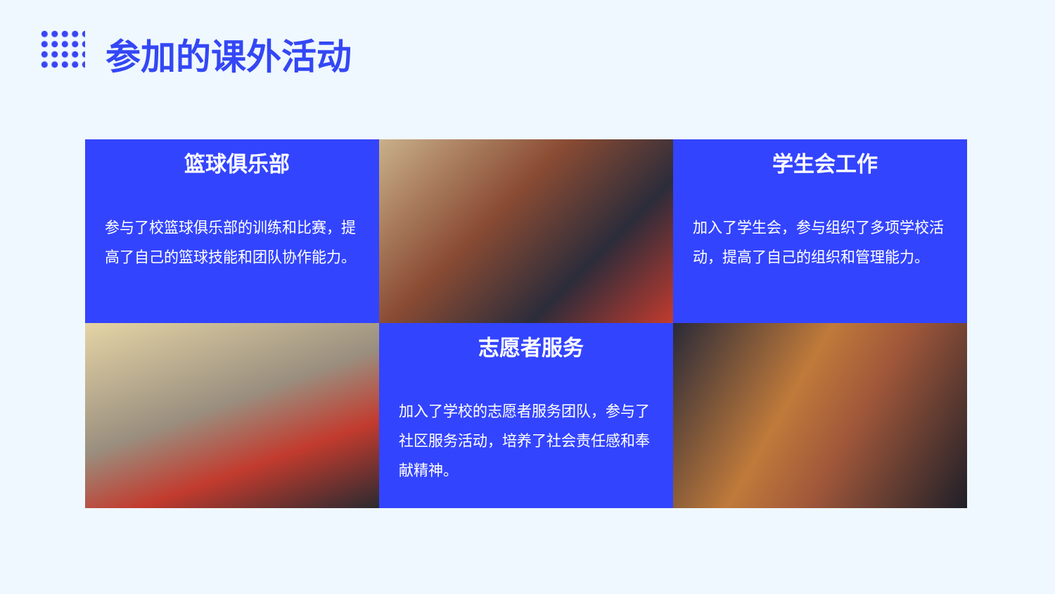参加的课外活动
篮球俱乐部
参与了校篮球俱乐部的训练和比赛，提高了自己的篮球技能和团队协作能力。
学生会工作
加入了学生会，参与组织了多项学校活动，提高了自己的组织和管理能力。
志愿者服务
加入了学校的志愿者服务团队，参与了社区服务活动，培养了社会责任感和奉献精神。